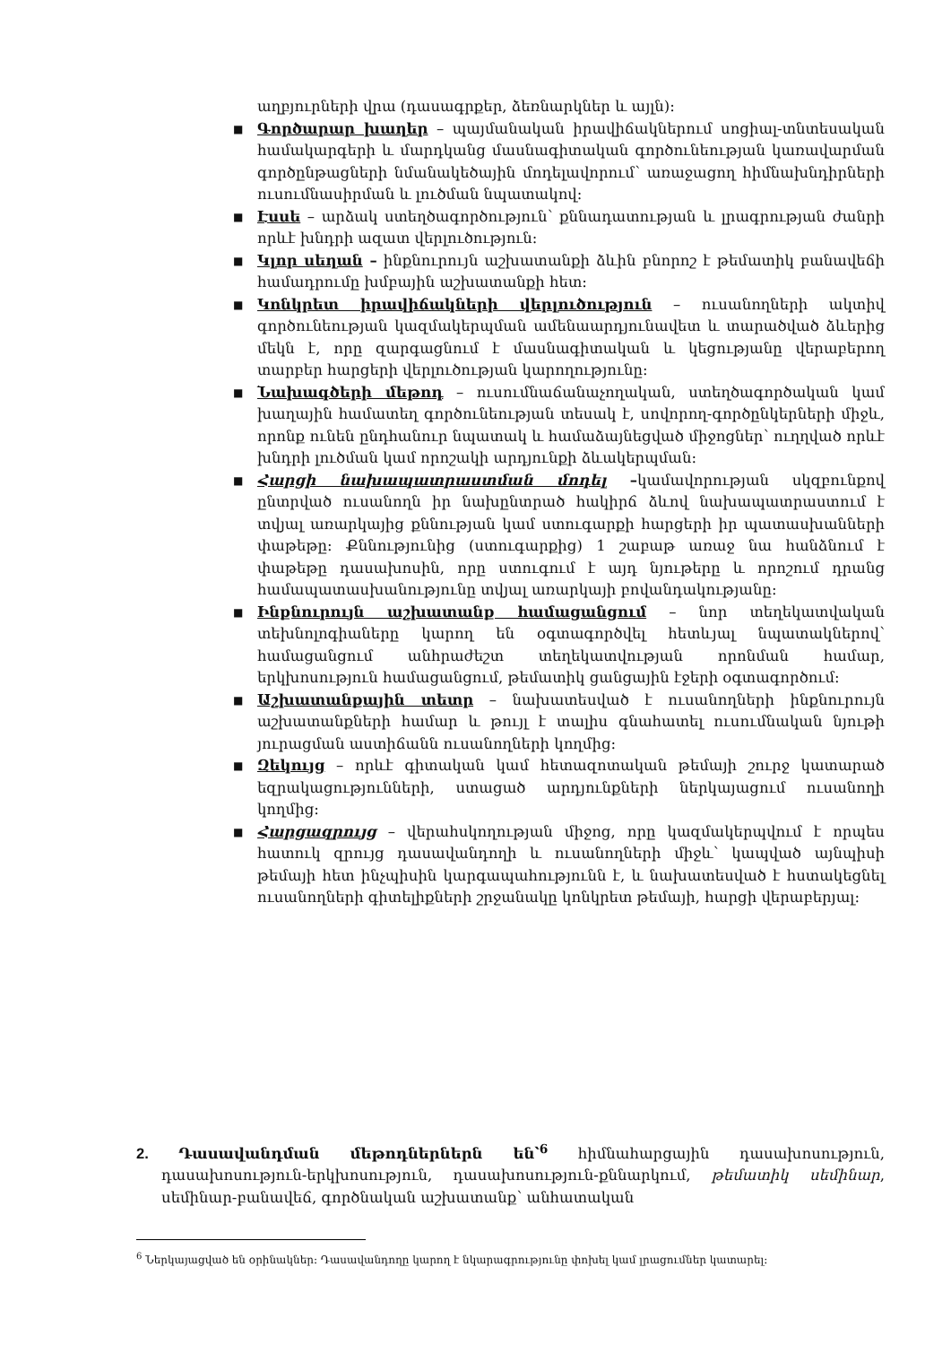աղբյուրների վրա (դասագրքեր, ձեռնարկներ և այլն):
■ Գործարար խաղեր – պայմանական իրավիճակներում սոցիալ-տնտեսական համակարգերի և մարդկանց մասնագիտական գործունեության կառավարման գործընթացների նմանակեծային մոդելավորում՝ առաջացող հիմնախնդիրների ուսումնասիրման և լուծման նպատակով:
■ Էսսե – արձակ ստեղծագործություն՝ քննադատության և լրագրության ժանրի որևէ խնդրի ազատ վերլուծություն:
■ Կլոր սեղան – ինքնուրույն աշխատանքի ձևին բնորոշ է թեմատիկ բանավեճի համադրումը խմբային աշխատանքի հետ:
■ Կոնկրետ իրավիճակների վերլուծություն – ուսանողների ակտիվ գործունեության կազմակերպման ամենաարդյունավետ և տարածված ձևերից մեկն է, որը զարգացնում է մասնագիտական և կեցությանը վերաբերող տարբեր հարցերի վերլուծության կարողությունը:
■ Նախագծերի մեթոդ – ուսումնաճանաչողական, ստեղծագործական կամ խաղային համատեղ գործունեության տեսակ է, սովորող-գործընկերների միջև, որոնք ունեն ընդհանուր նպատակ և համաձայնեցված միջոցներ՝ ուղղված որևէ խնդրի լուծման կամ որոշակի արդյունքի ձևակերպման:
■ Հարցի նախապատրաստման մոդել –կամավորության սկզբունքով ընտրված ուսանողն իր նախընտրած հակիրճ ձևով նախապատրաստում է տվյալ առարկայից քննության կամ ստուգարքի հարցերի իր պատասխանների փաթեթը: Քննությունից (ստուգարքից) 1 շաբաթ առաջ նա հանձնում է փաթեթը դասախոսին, որը ստուգում է այդ նյութերը և որոշում դրանց համապատասխանությունը տվյալ առարկայի բովանդակությանը:
■ Ինքնուրույն աշխատանք համացանցում – նոր տեղեկատվական տեխնոլոգիաները կարող են օգտագործվել հետևյալ նպատակներով՝ համացանցում անհրաժեշտ տեղեկատվության որոնման համար, երկխոսություն համացանցում, թեմատիկ ցանցային էջերի օգտագործում:
■ Աշխատանքային տետր – նախատեսված է ուսանողների ինքնուրույն աշխատանքների համար և թույլ է տալիս գնահատել ուսումնական նյութի յուրացման աստիճանն ուսանողների կողմից:
■ Զեկույց – որևէ գիտական կամ հետազոտական թեմայի շուրջ կատարած եզրակացությունների, ստացած արդյունքների ներկայացում ուսանողի կողմից:
■ Հարցազրույց – վերահսկողության միջոց, որը կազմակերպվում է որպես հատուկ զրույց դասավանդողի և ուսանողների միջև՝ կապված այնպիսի թեմայի հետ ինչպիսին կարգապահությունն է, և նախատեսված է հստակեցնել ուսանողների գիտելիքների շրջանակը կոնկրետ թեմայի, հարցի վերաբերյալ:
2. Դասավանդման մեթոդներներն են՝<sup>6</sup> հիմնահարցային դասախոսություն, դասախոսություն-երկխոսություն, դասախոսություն-քննարկում, թեմատիկ սեմինար, սեմինար-բանավեճ, գործնական աշխատանք՝ անհատական
<sup>6</sup> Ներկայացված են օրինակներ: Դասավանդողը կարող է նկարագրությունը փոխել կամ լրացումներ կատարել: